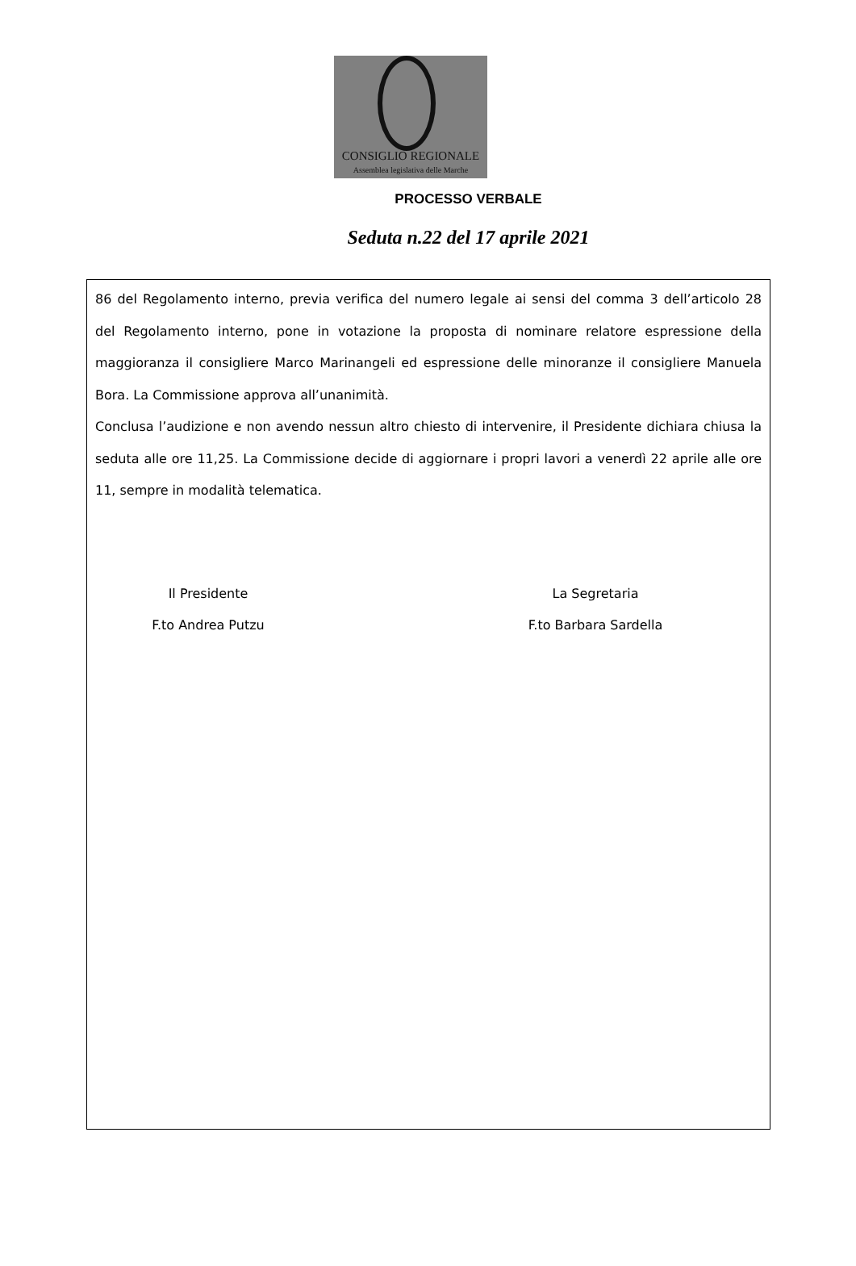CONSIGLIO REGIONALE
Assemblea legislativa delle Marche
PROCESSO VERBALE
Seduta n.22 del 17 aprile 2021
86 del Regolamento interno, previa verifica del numero legale ai sensi del comma 3 dell’articolo 28 del Regolamento interno, pone in votazione la proposta di nominare relatore espressione della maggioranza il consigliere Marco Marinangeli ed espressione delle minoranze il consigliere Manuela Bora. La Commissione approva all’unanimità.
Conclusa l’audizione e non avendo nessun altro chiesto di intervenire, il Presidente dichiara chiusa la seduta alle ore 11,25. La Commissione decide di aggiornare i propri lavori a venerdì 22 aprile alle ore 11, sempre in modalità telematica.
Il Presidente
F.to Andrea Putzu
La Segretaria
F.to Barbara Sardella